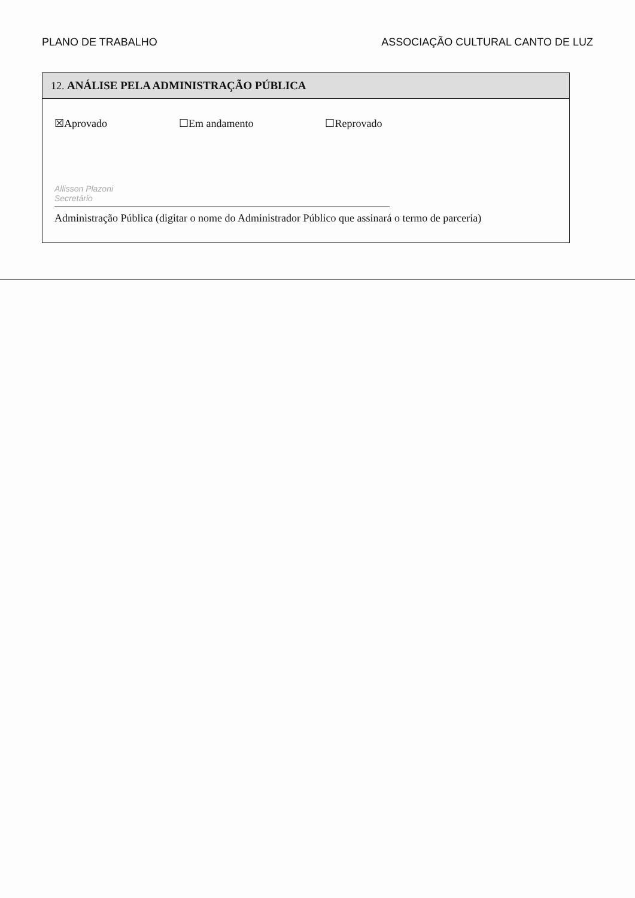PLANO DE TRABALHO ASSOCIAÇÃO CULTURAL CANTO DE LUZ
12. ANÁLISE PELA ADMINISTRAÇÃO PÚBLICA
☒Aprovado ☐Em andamento ☐Reprovado
Allisson Plazoni
Secretário
Administração Pública (digitar o nome do Administrador Público que assinará o termo de parceria)